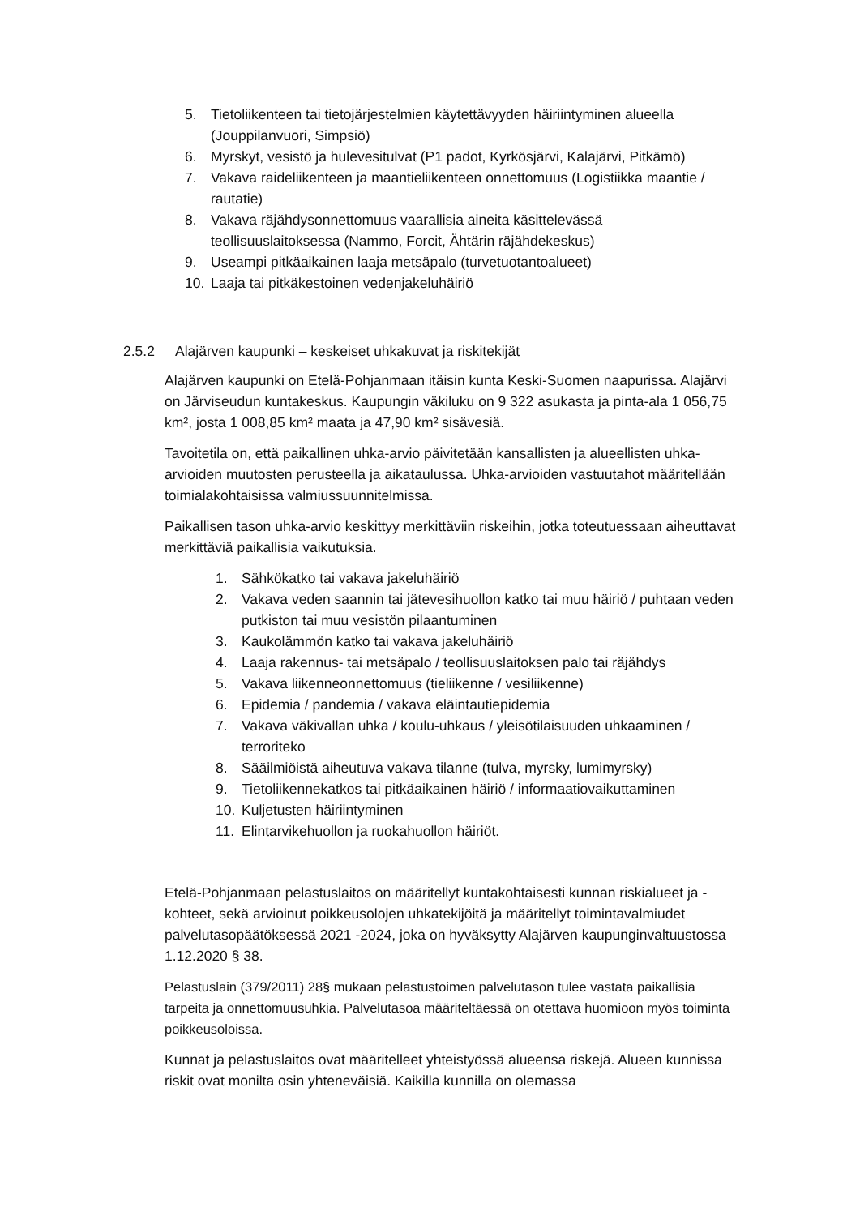5. Tietoliikenteen tai tietojärjestelmien käytettävyyden häiriintyminen alueella (Jouppilanvuori, Simpsiö)
6. Myrskyt, vesistö ja hulevesitulvat (P1 padot, Kyrkösjärvi, Kalajärvi, Pitkämö)
7. Vakava raideliikenteen ja maantieliikenteen onnettomuus (Logistiikka maantie / rautatie)
8. Vakava räjähdysonnettomuus vaarallisia aineita käsittelevässä teollisuuslaitoksessa (Nammo, Forcit, Ähtärin räjähdekeskus)
9. Useampi pitkäaikainen laaja metsäpalo (turvetuotantoalueet)
10. Laaja tai pitkäkestoinen vedenjakeluhäiriö
2.5.2 Alajärven kaupunki – keskeiset uhkakuvat ja riskitekijät
Alajärven kaupunki on Etelä-Pohjanmaan itäisin kunta Keski-Suomen naapurissa. Alajärvi on Järviseudun kuntakeskus. Kaupungin väkiluku on 9 322 asukasta ja pinta-ala 1 056,75 km², josta 1 008,85 km² maata ja 47,90 km² sisävesiä.
Tavoitetila on, että paikallinen uhka-arvio päivitetään kansallisten ja alueellisten uhka-arvioiden muutosten perusteella ja aikataulussa. Uhka-arvioiden vastuutahot määritellään toimialakohtaisissa valmiussuunnitelmissa.
Paikallisen tason uhka-arvio keskittyy merkittäviin riskeihin, jotka toteutuessaan aiheuttavat merkittäviä paikallisia vaikutuksia.
1. Sähkökatko tai vakava jakeluhäiriö
2. Vakava veden saannin tai jätevesihuollon katko tai muu häiriö / puhtaan veden putkiston tai muu vesistön pilaantuminen
3. Kaukolämmön katko tai vakava jakeluhäiriö
4. Laaja rakennus- tai metsäpalo / teollisuuslaitoksen palo tai räjähdys
5. Vakava liikenneonnettomuus (tieliikenne / vesiliikenne)
6. Epidemia / pandemia / vakava eläintautiepidemia
7. Vakava väkivallan uhka / koulu-uhkaus / yleisötilaisuuden uhkaaminen / terroriteko
8. Sääilmiöistä aiheutuva vakava tilanne (tulva, myrsky, lumimyrsky)
9. Tietoliikennekatkos tai pitkäaikainen häiriö / informaatiovaikuttaminen
10. Kuljetusten häiriintyminen
11. Elintarvikehuollon ja ruokahuollon häiriöt.
Etelä-Pohjanmaan pelastuslaitos on määritellyt kuntakohtaisesti kunnan riskialueet ja -kohteet, sekä arvioinut poikkeusolojen uhkatekijöitä ja määritellyt toimintavalmiudet palvelutasopäätöksessä 2021 -2024, joka on hyväksytty Alajärven kaupunginvaltuustossa 1.12.2020 § 38.
Pelastuslain (379/2011) 28§ mukaan pelastustoimen palvelutason tulee vastata paikallisia tarpeita ja onnettomuusuhkia. Palvelutasoa määriteltäessä on otettava huomioon myös toiminta poikkeusoloissa.
Kunnat ja pelastuslaitos ovat määritelleet yhteistyössä alueensa riskejä. Alueen kunnissa riskit ovat monilta osin yhteneväisiä. Kaikilla kunnilla on olemassa